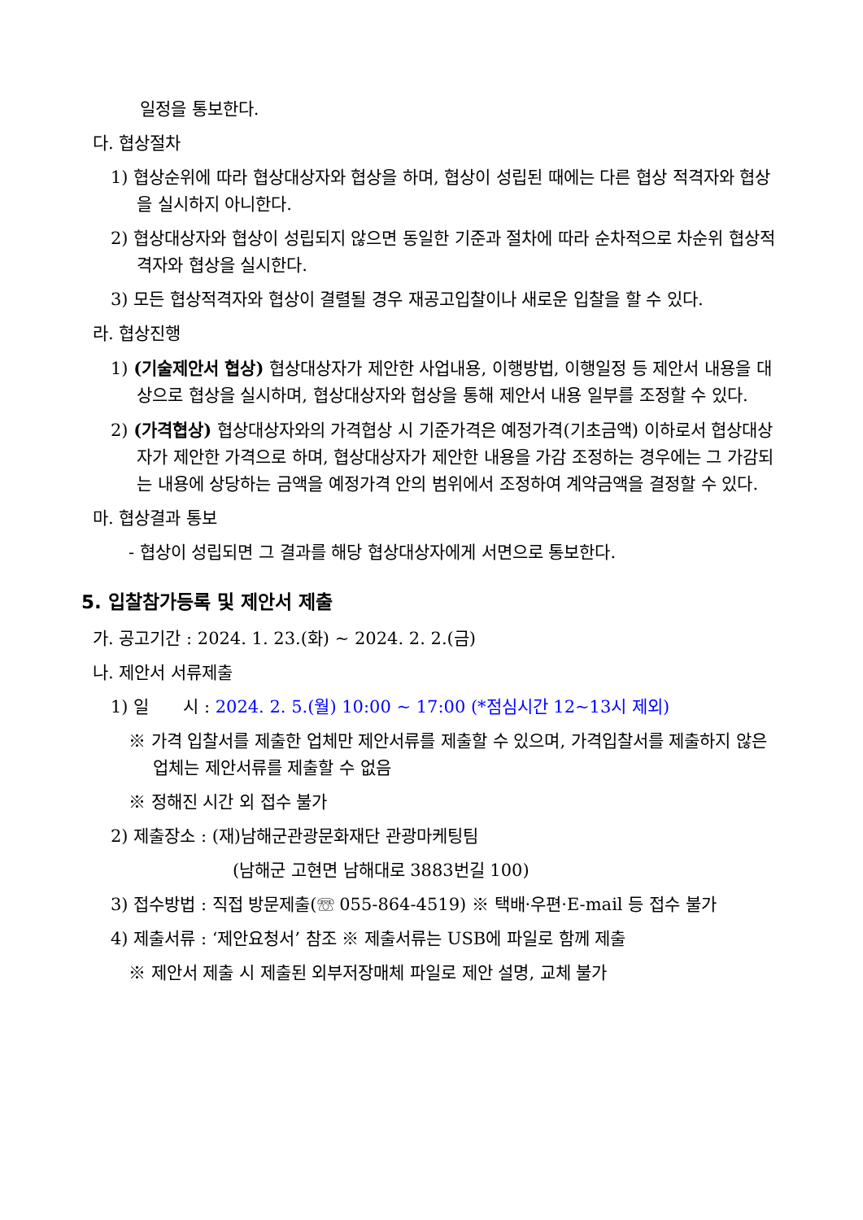일정을 통보한다.
다. 협상절차
1) 협상순위에 따라 협상대상자와 협상을 하며, 협상이 성립된 때에는 다른 협상 적격자와 협상을 실시하지 아니한다.
2) 협상대상자와 협상이 성립되지 않으면 동일한 기준과 절차에 따라 순차적으로 차순위 협상적격자와 협상을 실시한다.
3) 모든 협상적격자와 협상이 결렬될 경우 재공고입찰이나 새로운 입찰을 할 수 있다.
라. 협상진행
1) (기술제안서 협상) 협상대상자가 제안한 사업내용, 이행방법, 이행일정 등 제안서 내용을 대상으로 협상을 실시하며, 협상대상자와 협상을 통해 제안서 내용 일부를 조정할 수 있다.
2) (가격협상) 협상대상자와의 가격협상 시 기준가격은 예정가격(기초금액) 이하로서 협상대상자가 제안한 가격으로 하며, 협상대상자가 제안한 내용을 가감 조정하는 경우에는 그 가감되는 내용에 상당하는 금액을 예정가격 안의 범위에서 조정하여 계약금액을 결정할 수 있다.
마. 협상결과 통보
- 협상이 성립되면 그 결과를 해당 협상대상자에게 서면으로 통보한다.
5. 입찰참가등록 및 제안서 제출
가. 공고기간 : 2024. 1. 23.(화) ~ 2024. 2. 2.(금)
나. 제안서 서류제출
1) 일　　시 : 2024. 2. 5.(월) 10:00 ~ 17:00 (*점심시간 12~13시 제외)
※ 가격 입찰서를 제출한 업체만 제안서류를 제출할 수 있으며, 가격입찰서를 제출하지 않은 업체는 제안서류를 제출할 수 없음
※ 정해진 시간 외 접수 불가
2) 제출장소 : (재)남해군관광문화재단 관광마케팅팀
(남해군 고현면 남해대로 3883번길 100)
3) 접수방법 : 직접 방문제출(☏ 055-864-4519) ※ 택배·우편·E-mail 등 접수 불가
4) 제출서류 : ‘제안요청서’ 참조 ※ 제출서류는 USB에 파일로 함께 제출
※ 제안서 제출 시 제출된 외부저장매체 파일로 제안 설명, 교체 불가